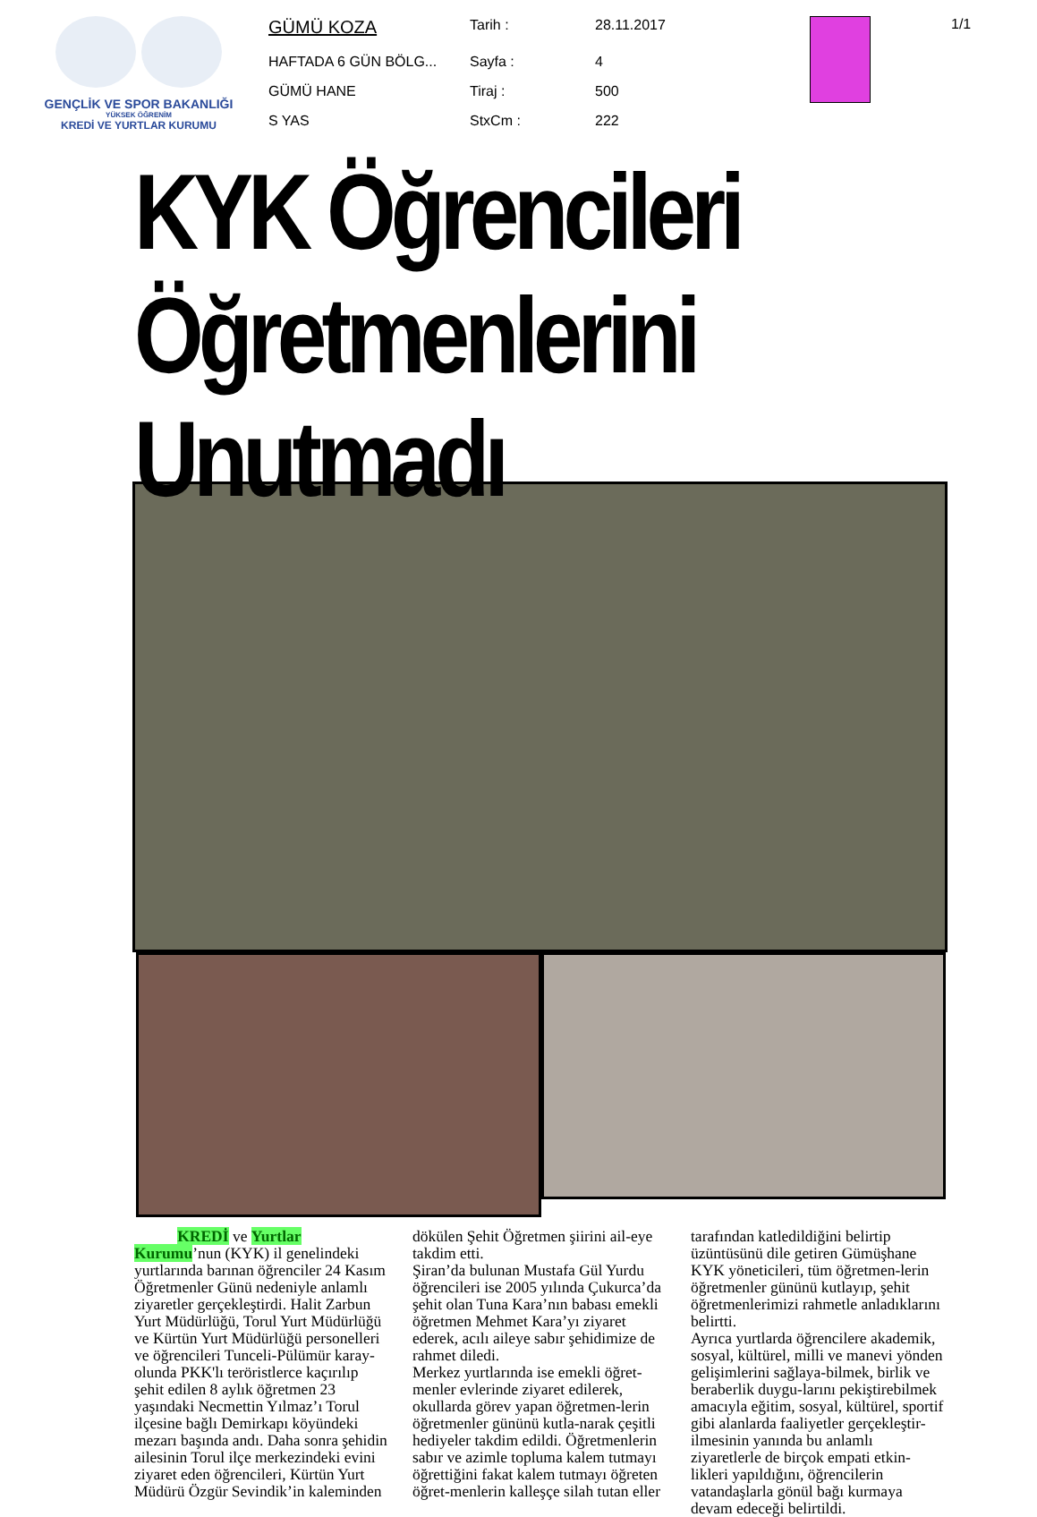GENÇLİK VE SPOR BAKANLIĞI
YÜKSEK ÖĞRENİM
KREDİ VE YURTLAR KURUMU
| GÜMÜ KOZA | Tarih : | 28.11.2017 |
| HAFTADA 6 GÜN BÖLG... | Sayfa : | 4 |
| GÜMÜ HANE | Tiraj : | 500 |
| S YAS | StxCm : | 222 |
1/1
KYK Öğrencileri Öğretmenlerini Unutmadı
KREDİ ve Yurtlar Kurumu’nun (KYK) il genelindeki yurtlarında barınan öğrenciler 24 Kasım Öğretmenler Günü nedeniyle anlamlı ziyaretler gerçekleştirdi. Halit Zarbun Yurt Müdürlüğü, Torul Yurt Müdürlüğü ve Kürtün Yurt Müdürlüğü personelleri ve öğrencileri Tunceli-Pülümür karay-olunda PKK'lı teröristlerce kaçırılıp şehit edilen 8 aylık öğretmen 23 yaşındaki Necmettin Yılmaz’ı Torul ilçesine bağlı Demirkapı köyündeki mezarı başında andı. Daha sonra şehidin ailesinin Torul ilçe merkezindeki evini ziyaret eden öğrencileri, Kürtün Yurt Müdürü Özgür Sevindik’in kaleminden
dökülen Şehit Öğretmen şiirini ail-eye takdim etti.
Şiran’da bulunan Mustafa Gül Yurdu öğrencileri ise 2005 yılında Çukurca’da şehit olan Tuna Kara’nın babası emekli öğretmen Mehmet Kara’yı ziyaret ederek, acılı aileye sabır şehidimize de rahmet diledi.
Merkez yurtlarında ise emekli öğret-menler evlerinde ziyaret edilerek, okullarda görev yapan öğretmen-lerin öğretmenler gününü kutla-narak çeşitli hediyeler takdim edildi. Öğretmenlerin sabır ve azimle topluma kalem tutmayı öğrettiğini fakat kalem tutmayı öğreten öğret-menlerin kalleşçe silah tutan eller
tarafından katledildiğini belirtip üzüntüsünü dile getiren Gümüşhane KYK yöneticileri, tüm öğretmen-lerin öğretmenler gününü kutlayıp, şehit öğretmenlerimizi rahmetle anladıklarını belirtti.
Ayrıca yurtlarda öğrencilere akademik, sosyal, kültürel, milli ve manevi yönden gelişimlerini sağlaya-bilmek, birlik ve beraberlik duygu-larını pekiştirebilmek amacıyla eğitim, sosyal, kültürel, sportif gibi alanlarda faaliyetler gerçekleştir-ilmesinin yanında bu anlamlı ziyaretlerle de birçok empati etkin-likleri yapıldığını, öğrencilerin vatandaşlarla gönül bağı kurmaya devam edeceği belirtildi.